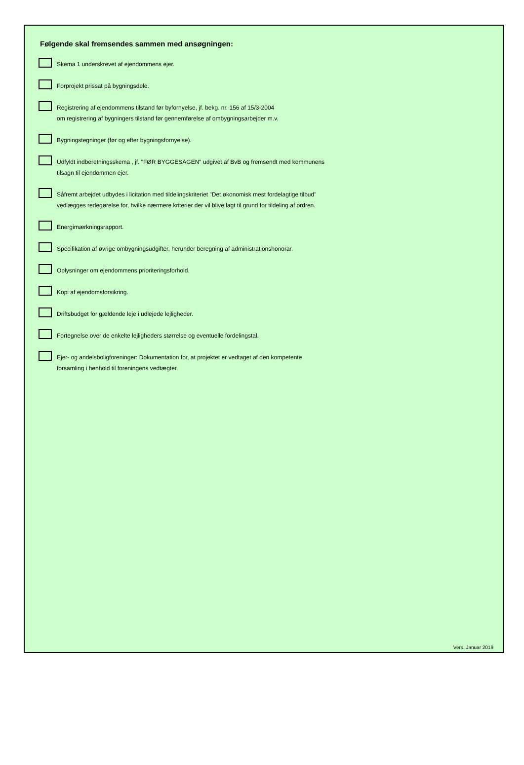Følgende skal fremsendes sammen med ansøgningen:
Skema 1 underskrevet af ejendommens ejer.
Forprojekt prissat på bygningsdele.
Registrering af ejendommens tilstand før byfornyelse, jf. bekg. nr. 156 af 15/3-2004
om registrering af bygningers tilstand før gennemførelse af ombygningsarbejder m.v.
Bygningstegninger (før og efter bygningsfornyelse).
Udfyldt indberetningsskema , jf. "FØR BYGGESAGEN" udgivet af BvB og fremsendt med kommunens
tilsagn til ejendommen ejer.
Såfremt arbejdet udbydes i licitation med tildelingskriteriet "Det økonomisk mest fordelagtige tilbud"
vedlægges redegørelse for, hvilke nærmere kriterier der vil blive lagt til grund for tildeling af ordren.
Energimærkningsrapport.
Specifikation af øvrige ombygningsudgifter, herunder beregning af administrationshonorar.
Oplysninger om ejendommens prioriteringsforhold.
Kopi af ejendomsforsikring.
Driftsbudget for gældende leje i udlejede lejligheder.
Fortegnelse over de enkelte lejligheders størrelse og eventuelle fordelingstal.
Ejer- og andelsboligforeninger: Dokumentation for, at projektet er vedtaget af den kompetente
forsamling i henhold til foreningens vedtægter.
Vers. Januar 2019